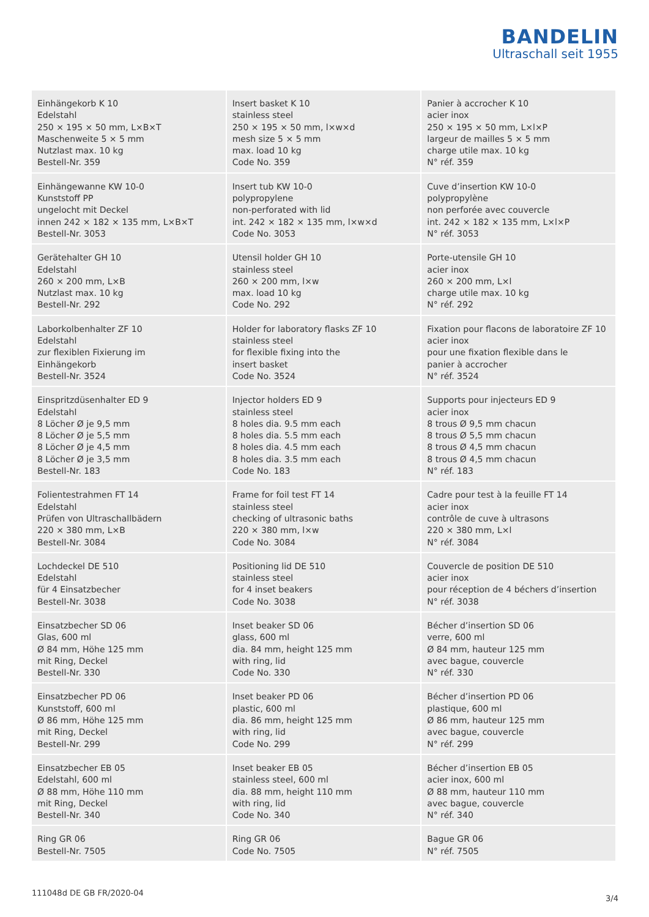BANDELIN
Ultraschall seit 1955
| Einhängekorb K 10 Edelstahl 250 × 195 × 50 mm, L×B×T Maschenweite 5 × 5 mm Nutzlast max. 10 kg Bestell-Nr. 359 | Insert basket K 10 stainless steel 250 × 195 × 50 mm, l×w×d mesh size 5 × 5 mm max. load 10 kg Code No. 359 | Panier à accrocher K 10 acier inox 250 × 195 × 50 mm, L×l×P largeur de mailles 5 × 5 mm charge utile max. 10 kg N° réf. 359 |
| Einhängewanne KW 10-0 Kunststoff PP ungelocht mit Deckel innen 242 × 182 × 135 mm, L×B×T Bestell-Nr. 3053 | Insert tub KW 10-0 polypropylene non-perforated with lid int. 242 × 182 × 135 mm, l×w×d Code No. 3053 | Cuve d’insertion KW 10-0 polypropylène non perforée avec couvercle int. 242 × 182 × 135 mm, L×l×P N° réf. 3053 |
| Gerätehalter GH 10 Edelstahl 260 × 200 mm, L×B Nutzlast max. 10 kg Bestell-Nr. 292 | Utensil holder GH 10 stainless steel 260 × 200 mm, l×w max. load 10 kg Code No. 292 | Porte-utensile GH 10 acier inox 260 × 200 mm, L×l charge utile max. 10 kg N° réf. 292 |
| Laborkolbenhalter ZF 10 Edelstahl zur flexiblen Fixierung im Einhängekorb Bestell-Nr. 3524 | Holder for laboratory flasks ZF 10 stainless steel for flexible fixing into the insert basket Code No. 3524 | Fixation pour flacons de laboratoire ZF 10 acier inox pour une fixation flexible dans le panier à accrocher N° réf. 3524 |
| Einspritzdüsenhalter ED 9 Edelstahl 8 Löcher Ø je 9,5 mm 8 Löcher Ø je 5,5 mm 8 Löcher Ø je 4,5 mm 8 Löcher Ø je 3,5 mm Bestell-Nr. 183 | Injector holders ED 9 stainless steel 8 holes dia. 9.5 mm each 8 holes dia. 5.5 mm each 8 holes dia. 4.5 mm each 8 holes dia. 3.5 mm each Code No. 183 | Supports pour injecteurs ED 9 acier inox 8 trous Ø 9,5 mm chacun 8 trous Ø 5,5 mm chacun 8 trous Ø 4,5 mm chacun 8 trous Ø 4,5 mm chacun N° réf. 183 |
| Folientestrahmen FT 14 Edelstahl Prüfen von Ultraschallbädern 220 × 380 mm, L×B Bestell-Nr. 3084 | Frame for foil test FT 14 stainless steel checking of ultrasonic baths 220 × 380 mm, l×w Code No. 3084 | Cadre pour test à la feuille FT 14 acier inox contrôle de cuve à ultrasons 220 × 380 mm, L×l N° réf. 3084 |
| Lochdeckel DE 510 Edelstahl für 4 Einsatzbecher Bestell-Nr. 3038 | Positioning lid DE 510 stainless steel for 4 inset beakers Code No. 3038 | Couvercle de position DE 510 acier inox pour réception de 4 béchers d’insertion N° réf. 3038 |
| Einsatzbecher SD 06 Glas, 600 ml Ø 84 mm, Höhe 125 mm mit Ring, Deckel Bestell-Nr. 330 | Inset beaker SD 06 glass, 600 ml dia. 84 mm, height 125 mm with ring, lid Code No. 330 | Bécher d’insertion SD 06 verre, 600 ml Ø 84 mm, hauteur 125 mm avec bague, couvercle N° réf. 330 |
| Einsatzbecher PD 06 Kunststoff, 600 ml Ø 86 mm, Höhe 125 mm mit Ring, Deckel Bestell-Nr. 299 | Inset beaker PD 06 plastic, 600 ml dia. 86 mm, height 125 mm with ring, lid Code No. 299 | Bécher d’insertion PD 06 plastique, 600 ml Ø 86 mm, hauteur 125 mm avec bague, couvercle N° réf. 299 |
| Einsatzbecher EB 05 Edelstahl, 600 ml Ø 88 mm, Höhe 110 mm mit Ring, Deckel Bestell-Nr. 340 | Inset beaker EB 05 stainless steel, 600 ml dia. 88 mm, height 110 mm with ring, lid Code No. 340 | Bécher d’insertion EB 05 acier inox, 600 ml Ø 88 mm, hauteur 110 mm avec bague, couvercle N° réf. 340 |
| Ring GR 06 Bestell-Nr. 7505 | Ring GR 06 Code No. 7505 | Bague GR 06 N° réf. 7505 |
111048d DE GB FR/2020-04
3/4